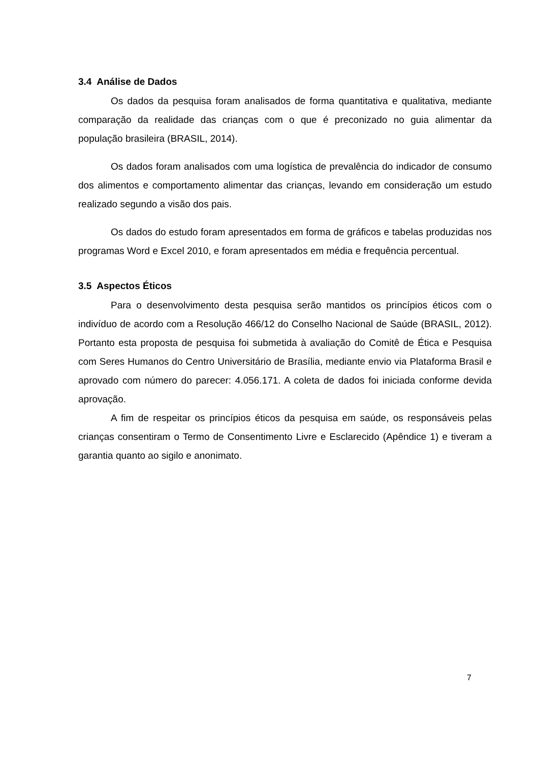3.4 Análise de Dados
Os dados da pesquisa foram analisados de forma quantitativa e qualitativa, mediante comparação da realidade das crianças com o que é preconizado no guia alimentar da população brasileira (BRASIL, 2014).
Os dados foram analisados com uma logística de prevalência do indicador de consumo dos alimentos e comportamento alimentar das crianças, levando em consideração um estudo realizado segundo a visão dos pais.
Os dados do estudo foram apresentados em forma de gráficos e tabelas produzidas nos programas Word e Excel 2010, e foram apresentados em média e frequência percentual.
3.5 Aspectos Éticos
Para o desenvolvimento desta pesquisa serão mantidos os princípios éticos com o indivíduo de acordo com a Resolução 466/12 do Conselho Nacional de Saúde (BRASIL, 2012). Portanto esta proposta de pesquisa foi submetida à avaliação do Comitê de Ética e Pesquisa com Seres Humanos do Centro Universitário de Brasília, mediante envio via Plataforma Brasil e aprovado com número do parecer: 4.056.171. A coleta de dados foi iniciada conforme devida aprovação.
A fim de respeitar os princípios éticos da pesquisa em saúde, os responsáveis pelas crianças consentiram o Termo de Consentimento Livre e Esclarecido (Apêndice 1) e tiveram a garantia quanto ao sigilo e anonimato.
7